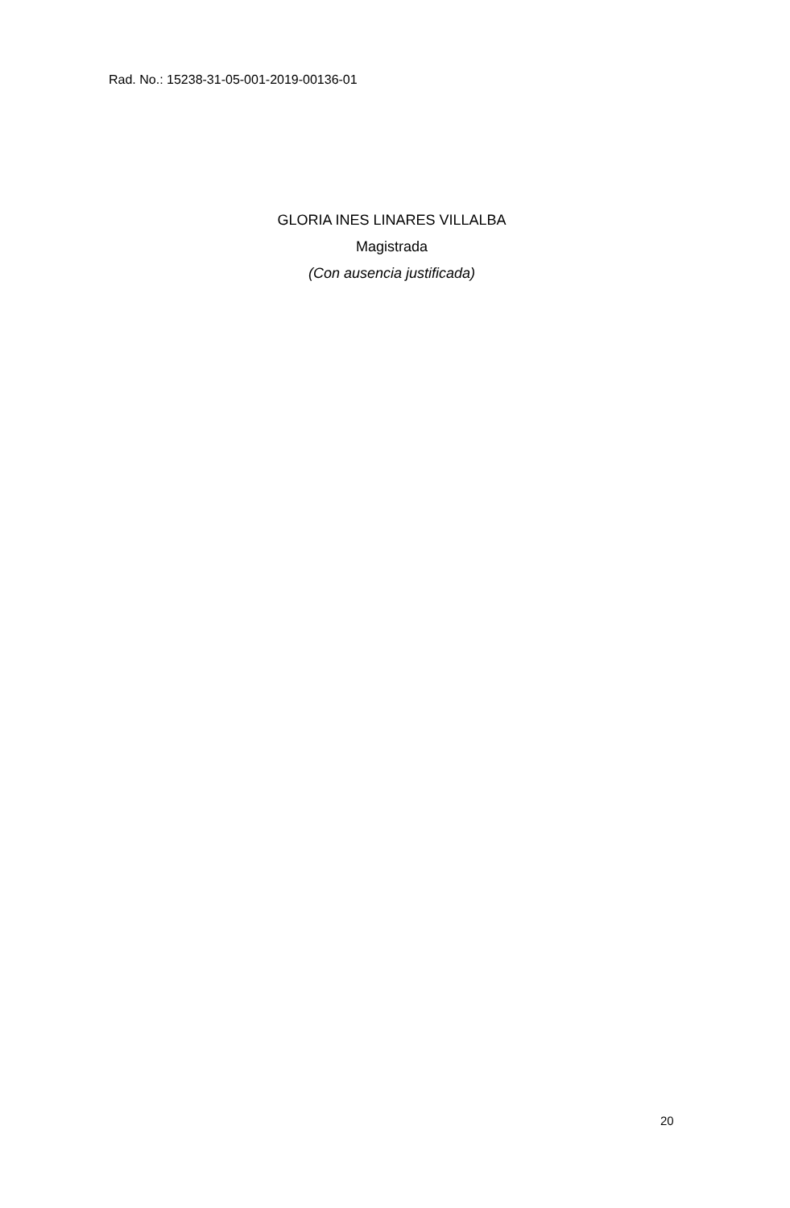Rad. No.: 15238-31-05-001-2019-00136-01
GLORIA INES LINARES VILLALBA
Magistrada
(Con ausencia justificada)
20